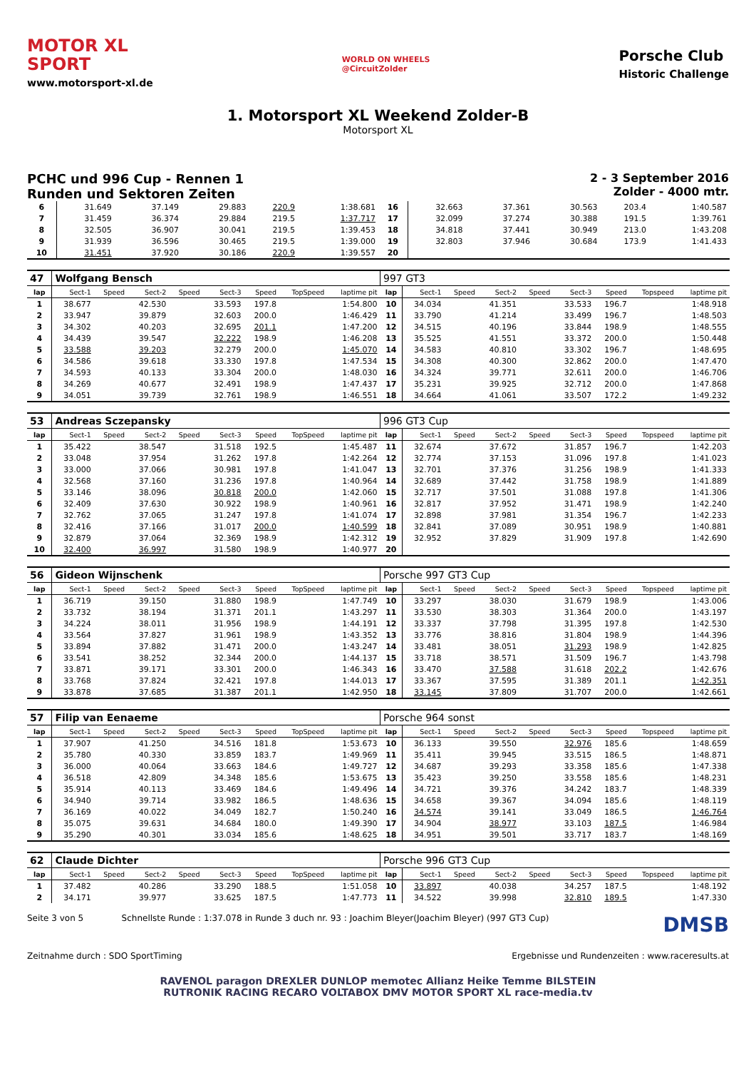MOTOR XL
SPORT
www.motorsport-xl.de
WORLD ON WHEELS
@CircuitZolder
Porsche Club
Historic Challenge
1. Motorsport XL Weekend Zolder-B
Motorsport XL
PCHC und 996 Cup - Rennen 1
Runden und Sektoren Zeiten
2 - 3 September 2016
Zolder - 4000 mtr.
| 6 | 31.649 | | 37.149 | | 29.883 | 220.9 | | 1:38.681 | 16 | 32.663 | | 37.361 | | 30.563 | 203.4 | | 1:40.587 |
| 7 | 31.459 | | 36.374 | | 29.884 | 219.5 | | 1:37.717 | 17 | 32.099 | | 37.274 | | 30.388 | 191.5 | | 1:39.761 |
| 8 | 32.505 | | 36.907 | | 30.041 | 219.5 | | 1:39.453 | 18 | 34.818 | | 37.441 | | 30.949 | 213.0 | | 1:43.208 |
| 9 | 31.939 | | 36.596 | | 30.465 | 219.5 | | 1:39.000 | 19 | 32.803 | | 37.946 | | 30.684 | 173.9 | | 1:41.433 |
| 10 | 31.451 | | 37.920 | | 30.186 | 220.9 | | 1:39.557 | 20 | | | | | | | | |
| 47 | Wolfgang Bensch | | | | | | | | 997 GT3 | | | | | | | | |
| lap | Sect-1 | Speed | Sect-2 | Speed | Sect-3 | Speed | TopSpeed | laptime pit | lap | Sect-1 | Speed | Sect-2 | Speed | Sect-3 | Speed | Topspeed | laptime pit |
| 1 | 38.677 | | 42.530 | | 33.593 | 197.8 | | 1:54.800 | 10 | 34.034 | | 41.351 | | 33.533 | 196.7 | | 1:48.918 |
| 2 | 33.947 | | 39.879 | | 32.603 | 200.0 | | 1:46.429 | 11 | 33.790 | | 41.214 | | 33.499 | 196.7 | | 1:48.503 |
| 3 | 34.302 | | 40.203 | | 32.695 | 201.1 | | 1:47.200 | 12 | 34.515 | | 40.196 | | 33.844 | 198.9 | | 1:48.555 |
| 4 | 34.439 | | 39.547 | | 32.222 | 198.9 | | 1:46.208 | 13 | 35.525 | | 41.551 | | 33.372 | 200.0 | | 1:50.448 |
| 5 | 33.588 | | 39.203 | | 32.279 | 200.0 | | 1:45.070 | 14 | 34.583 | | 40.810 | | 33.302 | 196.7 | | 1:48.695 |
| 6 | 34.586 | | 39.618 | | 33.330 | 197.8 | | 1:47.534 | 15 | 34.308 | | 40.300 | | 32.862 | 200.0 | | 1:47.470 |
| 7 | 34.593 | | 40.133 | | 33.304 | 200.0 | | 1:48.030 | 16 | 34.324 | | 39.771 | | 32.611 | 200.0 | | 1:46.706 |
| 8 | 34.269 | | 40.677 | | 32.491 | 198.9 | | 1:47.437 | 17 | 35.231 | | 39.925 | | 32.712 | 200.0 | | 1:47.868 |
| 9 | 34.051 | | 39.739 | | 32.761 | 198.9 | | 1:46.551 | 18 | 34.664 | | 41.061 | | 33.507 | 172.2 | | 1:49.232 |
| 53 | Andreas Sczepansky | | | | | | | | 996 GT3 Cup | | | | | | | | |
| lap | Sect-1 | Speed | Sect-2 | Speed | Sect-3 | Speed | TopSpeed | laptime pit | lap | Sect-1 | Speed | Sect-2 | Speed | Sect-3 | Speed | Topspeed | laptime pit |
| 1 | 35.422 | | 38.547 | | 31.518 | 192.5 | | 1:45.487 | 11 | 32.674 | | 37.672 | | 31.857 | 196.7 | | 1:42.203 |
| 2 | 33.048 | | 37.954 | | 31.262 | 197.8 | | 1:42.264 | 12 | 32.774 | | 37.153 | | 31.096 | 197.8 | | 1:41.023 |
| 3 | 33.000 | | 37.066 | | 30.981 | 197.8 | | 1:41.047 | 13 | 32.701 | | 37.376 | | 31.256 | 198.9 | | 1:41.333 |
| 4 | 32.568 | | 37.160 | | 31.236 | 197.8 | | 1:40.964 | 14 | 32.689 | | 37.442 | | 31.758 | 198.9 | | 1:41.889 |
| 5 | 33.146 | | 38.096 | | 30.818 | 200.0 | | 1:42.060 | 15 | 32.717 | | 37.501 | | 31.088 | 197.8 | | 1:41.306 |
| 6 | 32.409 | | 37.630 | | 30.922 | 198.9 | | 1:40.961 | 16 | 32.817 | | 37.952 | | 31.471 | 198.9 | | 1:42.240 |
| 7 | 32.762 | | 37.065 | | 31.247 | 197.8 | | 1:41.074 | 17 | 32.898 | | 37.981 | | 31.354 | 196.7 | | 1:42.233 |
| 8 | 32.416 | | 37.166 | | 31.017 | 200.0 | | 1:40.599 | 18 | 32.841 | | 37.089 | | 30.951 | 198.9 | | 1:40.881 |
| 9 | 32.879 | | 37.064 | | 32.369 | 198.9 | | 1:42.312 | 19 | 32.952 | | 37.829 | | 31.909 | 197.8 | | 1:42.690 |
| 10 | 32.400 | | 36.997 | | 31.580 | 198.9 | | 1:40.977 | 20 | | | | | | | | |
| 56 | Gideon Wijnschenk | | | | | | | | Porsche 997 GT3 Cup | | | | | | | | |
| lap | Sect-1 | Speed | Sect-2 | Speed | Sect-3 | Speed | TopSpeed | laptime pit | lap | Sect-1 | Speed | Sect-2 | Speed | Sect-3 | Speed | Topspeed | laptime pit |
| 1 | 36.719 | | 39.150 | | 31.880 | 198.9 | | 1:47.749 | 10 | 33.297 | | 38.030 | | 31.679 | 198.9 | | 1:43.006 |
| 2 | 33.732 | | 38.194 | | 31.371 | 201.1 | | 1:43.297 | 11 | 33.530 | | 38.303 | | 31.364 | 200.0 | | 1:43.197 |
| 3 | 34.224 | | 38.011 | | 31.956 | 198.9 | | 1:44.191 | 12 | 33.337 | | 37.798 | | 31.395 | 197.8 | | 1:42.530 |
| 4 | 33.564 | | 37.827 | | 31.961 | 198.9 | | 1:43.352 | 13 | 33.776 | | 38.816 | | 31.804 | 198.9 | | 1:44.396 |
| 5 | 33.894 | | 37.882 | | 31.471 | 200.0 | | 1:43.247 | 14 | 33.481 | | 38.051 | | 31.293 | 198.9 | | 1:42.825 |
| 6 | 33.541 | | 38.252 | | 32.344 | 200.0 | | 1:44.137 | 15 | 33.718 | | 38.571 | | 31.509 | 196.7 | | 1:43.798 |
| 7 | 33.871 | | 39.171 | | 33.301 | 200.0 | | 1:46.343 | 16 | 33.470 | | 37.588 | | 31.618 | 202.2 | | 1:42.676 |
| 8 | 33.768 | | 37.824 | | 32.421 | 197.8 | | 1:44.013 | 17 | 33.367 | | 37.595 | | 31.389 | 201.1 | | 1:42.351 |
| 9 | 33.878 | | 37.685 | | 31.387 | 201.1 | | 1:42.950 | 18 | 33.145 | | 37.809 | | 31.707 | 200.0 | | 1:42.661 |
| 57 | Filip van Eenaeme | | | | | | | | Porsche 964 sonst | | | | | | | | |
| lap | Sect-1 | Speed | Sect-2 | Speed | Sect-3 | Speed | TopSpeed | laptime pit | lap | Sect-1 | Speed | Sect-2 | Speed | Sect-3 | Speed | Topspeed | laptime pit |
| 1 | 37.907 | | 41.250 | | 34.516 | 181.8 | | 1:53.673 | 10 | 36.133 | | 39.550 | | 32.976 | 185.6 | | 1:48.659 |
| 2 | 35.780 | | 40.330 | | 33.859 | 183.7 | | 1:49.969 | 11 | 35.411 | | 39.945 | | 33.515 | 186.5 | | 1:48.871 |
| 3 | 36.000 | | 40.064 | | 33.663 | 184.6 | | 1:49.727 | 12 | 34.687 | | 39.293 | | 33.358 | 185.6 | | 1:47.338 |
| 4 | 36.518 | | 42.809 | | 34.348 | 185.6 | | 1:53.675 | 13 | 35.423 | | 39.250 | | 33.558 | 185.6 | | 1:48.231 |
| 5 | 35.914 | | 40.113 | | 33.469 | 184.6 | | 1:49.496 | 14 | 34.721 | | 39.376 | | 34.242 | 183.7 | | 1:48.339 |
| 6 | 34.940 | | 39.714 | | 33.982 | 186.5 | | 1:48.636 | 15 | 34.658 | | 39.367 | | 34.094 | 185.6 | | 1:48.119 |
| 7 | 36.169 | | 40.022 | | 34.049 | 182.7 | | 1:50.240 | 16 | 34.574 | | 39.141 | | 33.049 | 186.5 | | 1:46.764 |
| 8 | 35.075 | | 39.631 | | 34.684 | 180.0 | | 1:49.390 | 17 | 34.904 | | 38.977 | | 33.103 | 187.5 | | 1:46.984 |
| 9 | 35.290 | | 40.301 | | 33.034 | 185.6 | | 1:48.625 | 18 | 34.951 | | 39.501 | | 33.717 | 183.7 | | 1:48.169 |
| 62 | Claude Dichter | | | | | | | | Porsche 996 GT3 Cup | | | | | | | | |
| lap | Sect-1 | Speed | Sect-2 | Speed | Sect-3 | Speed | TopSpeed | laptime pit | lap | Sect-1 | Speed | Sect-2 | Speed | Sect-3 | Speed | Topspeed | laptime pit |
| 1 | 37.482 | | 40.286 | | 33.290 | 188.5 | | 1:51.058 | 10 | 33.897 | | 40.038 | | 34.257 | 187.5 | | 1:48.192 |
| 2 | 34.171 | | 39.977 | | 33.625 | 187.5 | | 1:47.773 | 11 | 34.522 | | 39.998 | | 32.810 | 189.5 | | 1:47.330 |
Seite 3 von 5 Schnellste Runde : 1:37.078 in Runde 3 duch nr. 93 : Joachim Bleyer(Joachim Bleyer) (997 GT3 Cup) DMSB
Zeitnahme durch : SDO SportTiming Ergebnisse und Rundenzeiten : www.raceresults.at
RAVENOL paragon DREXLER DUNLOP memotec Allianz Heike Temme BILSTEIN
RUTRONIK RACING RECARO VOLTABOX DMV MOTOR SPORT XL race-media.tv